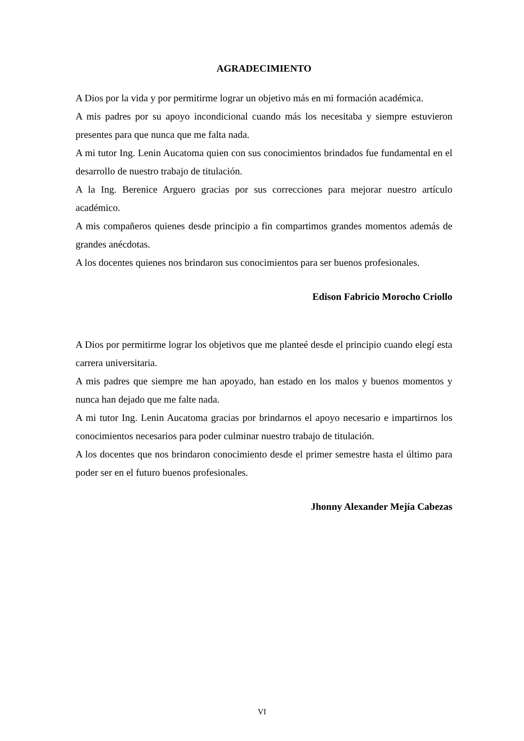AGRADECIMIENTO
A Dios por la vida y por permitirme lograr un objetivo más en mi formación académica.
A mis padres por su apoyo incondicional cuando más los necesitaba y siempre estuvieron presentes para que nunca que me falta nada.
A mi tutor Ing. Lenin Aucatoma quien con sus conocimientos brindados fue fundamental en el desarrollo de nuestro trabajo de titulación.
A la Ing. Berenice Arguero gracias por sus correcciones para mejorar nuestro artículo académico.
A mis compañeros quienes desde principio a fin compartimos grandes momentos además de grandes anécdotas.
A los docentes quienes nos brindaron sus conocimientos para ser buenos profesionales.
Edison Fabricio Morocho Criollo
A Dios por permitirme lograr los objetivos que me planteé desde el principio cuando elegí esta carrera universitaria.
A mis padres que siempre me han apoyado, han estado en los malos y buenos momentos y nunca han dejado que me falte nada.
A mi tutor Ing. Lenin Aucatoma gracias por brindarnos el apoyo necesario e impartirnos los conocimientos necesarios para poder culminar nuestro trabajo de titulación.
A los docentes que nos brindaron conocimiento desde el primer semestre hasta el último para poder ser en el futuro buenos profesionales.
Jhonny Alexander Mejía Cabezas
VI